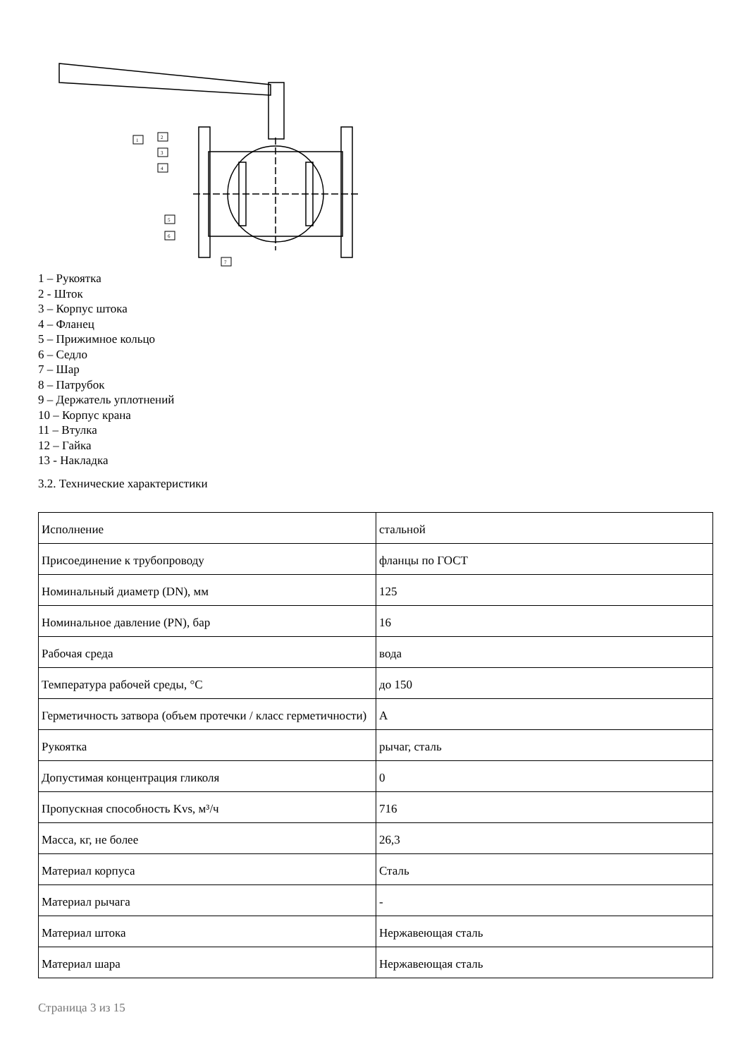1
2
3
4
5
6
7
1 – Рукоятка
2 - Шток
3 – Корпус штока
4 – Фланец
5 – Прижимное кольцо
6 – Седло
7 – Шар
8 – Патрубок
9 – Держатель уплотнений
10 – Корпус крана
11 – Втулка
12 – Гайка
13 - Накладка
3.2. Технические характеристики
| Исполнение | стальной |
| Присоединение к трубопроводу | фланцы по ГОСТ |
| Номинальный диаметр (DN), мм | 125 |
| Номинальное давление (PN), бар | 16 |
| Рабочая среда | вода |
| Температура рабочей среды, °С | до 150 |
| Герметичность затвора (объем протечки / класс герметичности) | A |
| Рукоятка | рычаг, сталь |
| Допустимая концентрация гликоля | 0 |
| Пропускная способность Kvs, м³/ч | 716 |
| Масса, кг, не более | 26,3 |
| Материал корпуса | Сталь |
| Материал рычага | - |
| Материал штока | Нержавеющая сталь |
| Материал шара | Нержавеющая сталь |
Страница 3 из 15